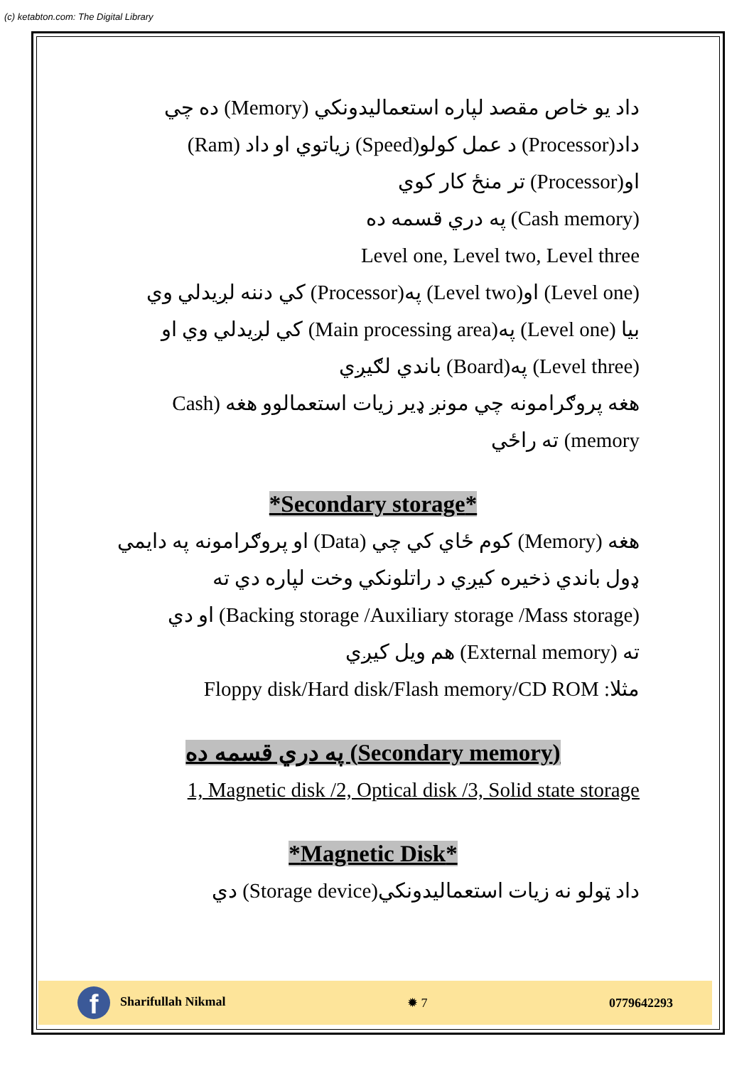(c) ketabton.com: The Digital Library
داد يو خاص مقصد لپاره استعماليدونكي (Memory) ده چي
داد(Processor) د عمل كولو(Speed) زياتوي او داد (Ram)
او(Processor) تر منځ كار كوي
(Cash memory) په دري قسمه ده
Level one, Level two, Level three
(Level one) او(Level two) په(Processor) كي دننه لږيدلي وي
بيا (Level one) په(Main processing area) كي لږيدلي وي او
(Level three) په(Board) باندي لګيږي
هغه پروګرامونه چي مونږ ډير زيات استعمالوو هغه (Cash
memory) ته راځي
*Secondary storage*
هغه (Memory) كوم ځاي كي چي (Data) او پروګرامونه په دايمي
ډول باندي ذخيره كيږي د راتلونكي وخت لپاره دي ته
(Backing storage /Auxiliary storage /Mass storage) او دي
ته (External memory) هم ويل كيږي
مثلا: Floppy disk/Hard disk/Flash memory/CD ROM
(Secondary memory) په دري قسمه ده
1, Magnetic disk /2, Optical disk /3, Solid state storage
*Magnetic Disk*
داد ټولو نه زيات استعماليدونكي(Storage device) دي
f Sharifullah Nikmal ✹ 7 0779642293